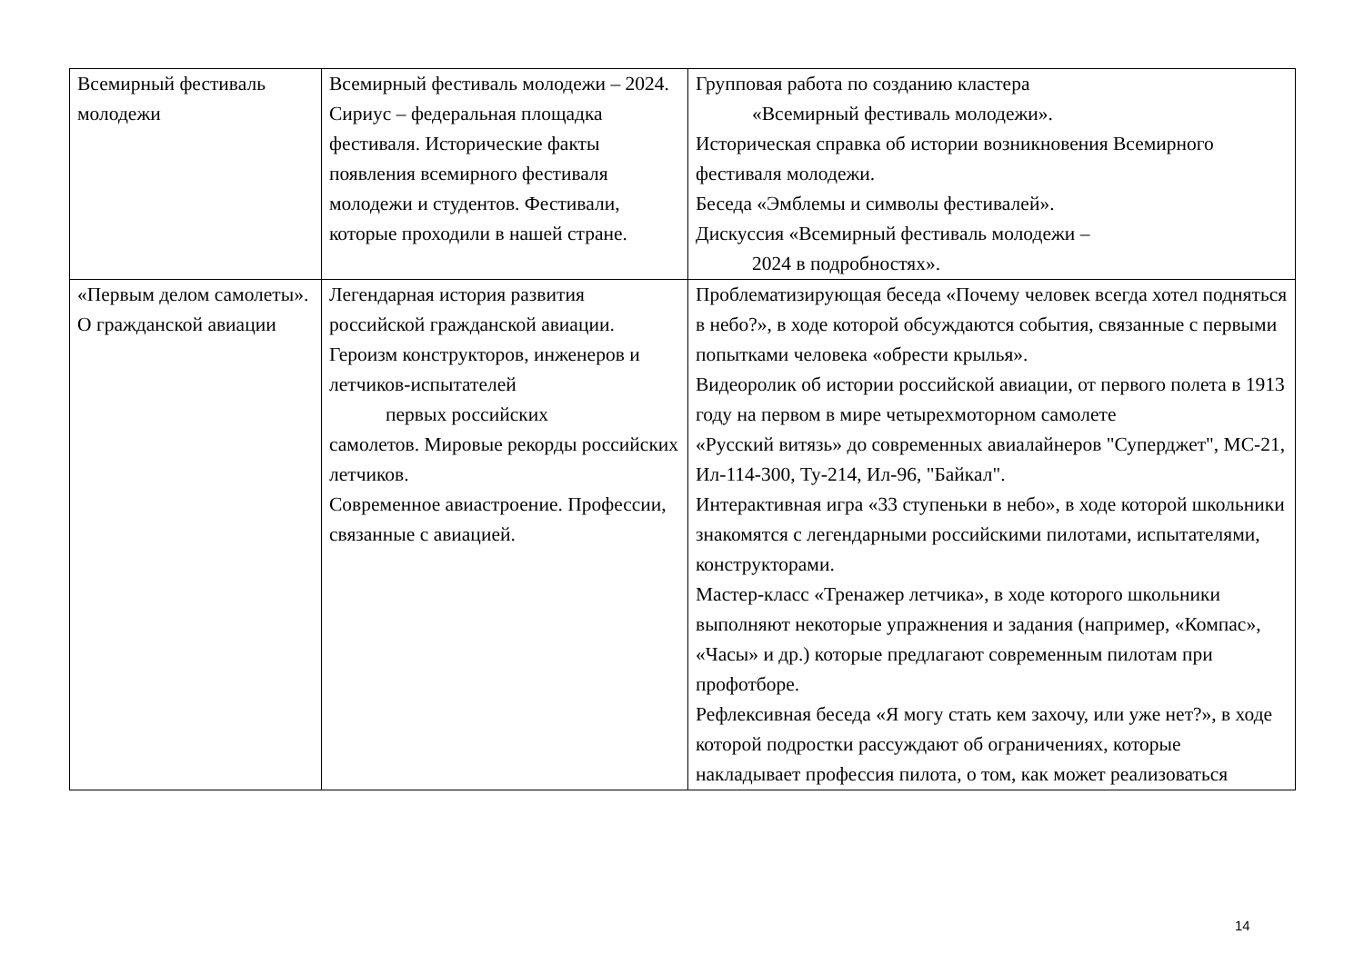| Всемирный фестиваль молодежи | Всемирный фестиваль молодежи – 2024. Сириус – федеральная площадка фестиваля. Исторические факты появления всемирного фестиваля молодежи и студентов. Фестивали, которые проходили в нашей стране. | Групповая работа по созданию кластера «Всемирный фестиваль молодежи». Историческая справка об истории возникновения Всемирного фестиваля молодежи. Беседа «Эмблемы и символы фестивалей». Дискуссия «Всемирный фестиваль молодежи – 2024 в подробностях». |
| «Первым делом самолеты». О гражданской авиации | Легендарная история развития российской гражданской авиации. Героизм конструкторов, инженеров и летчиков-испытателей первых российских самолетов. Мировые рекорды российских летчиков. Современное авиастроение. Профессии, связанные с авиацией. | Проблематизирующая беседа «Почему человек всегда хотел подняться в небо?», в ходе которой обсуждаются события, связанные с первыми попытками человека «обрести крылья». Видеоролик об истории российской авиации, от первого полета в 1913 году на первом в мире четырехмоторном самолете «Русский витязь» до современных авиалайнеров "Суперджет", МС-21, Ил-114-300, Ту-214, Ил-96, "Байкал". Интерактивная игра «33 ступеньки в небо», в ходе которой школьники знакомятся с легендарными российскими пилотами, испытателями, конструкторами. Мастер-класс «Тренажер летчика», в ходе которого школьники выполняют некоторые упражнения и задания (например, «Компас», «Часы» и др.) которые предлагают современным пилотам при профотборе. Рефлексивная беседа «Я могу стать кем захочу, или уже нет?», в ходе которой подростки рассуждают об ограничениях, которые накладывает профессия пилота, о том, как может реализоваться |
14